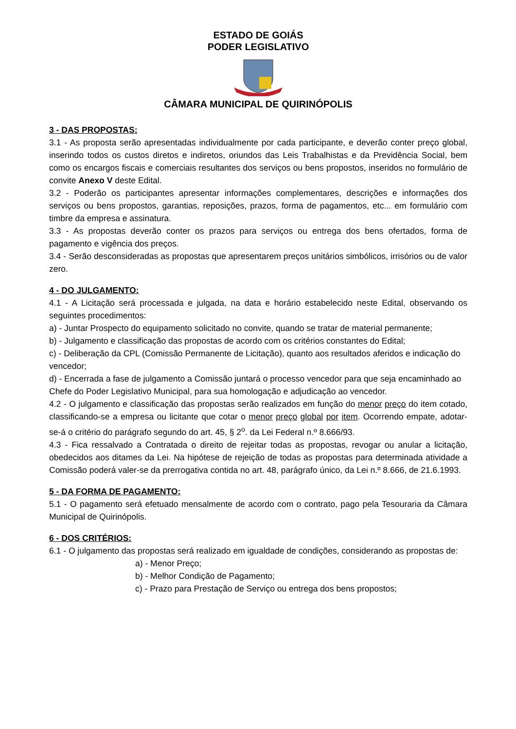ESTADO DE GOIÁS
PODER LEGISLATIVO
CÂMARA MUNICIPAL DE QUIRINÓPOLIS
3 - DAS PROPOSTAS:
3.1 - As proposta serão apresentadas individualmente por cada participante, e deverão conter preço global, inserindo todos os custos diretos e indiretos, oriundos das Leis Trabalhistas e da Previdência Social, bem como os encargos fiscais e comerciais resultantes dos serviços ou bens propostos, inseridos no formulário de convite Anexo V deste Edital.
3.2 - Poderão os participantes apresentar informações complementares, descrições e informações dos serviços ou bens propostos, garantias, reposições, prazos, forma de pagamentos, etc... em formulário com timbre da empresa e assinatura.
3.3 - As propostas deverão conter os prazos para serviços ou entrega dos bens ofertados, forma de pagamento e vigência dos preços.
3.4 - Serão desconsideradas as propostas que apresentarem preços unitários simbólicos, irrisórios ou de valor zero.
4 - DO JULGAMENTO:
4.1 - A Licitação será processada e julgada, na data e horário estabelecido neste Edital, observando os seguintes procedimentos:
a) - Juntar Prospecto do equipamento solicitado no convite, quando se tratar de material permanente;
b) - Julgamento e classificação das propostas de acordo com os critérios constantes do Edital;
c) - Deliberação da CPL (Comissão Permanente de Licitação), quanto aos resultados aferidos e indicação do vencedor;
d) - Encerrada a fase de julgamento a Comissão juntará o processo vencedor para que seja encaminhado ao Chefe do Poder Legislativo Municipal, para sua homologação e adjudicação ao vencedor.
4.2 - O julgamento e classificação das propostas serão realizados em função do menor preço do item cotado, classificando-se a empresa ou licitante que cotar o menor preço global por item. Ocorrendo empate, adotar-se-á o critério do parágrafo segundo do art. 45, § 2<sup>o</sup>. da Lei Federal n.º 8.666/93.
4.3 - Fica ressalvado a Contratada o direito de rejeitar todas as propostas, revogar ou anular a licitação, obedecidos aos ditames da Lei. Na hipótese de rejeição de todas as propostas para determinada atividade a Comissão poderá valer-se da prerrogativa contida no art. 48, parágrafo único, da Lei n.º 8.666, de 21.6.1993.
5 - DA FORMA DE PAGAMENTO:
5.1 - O pagamento será efetuado mensalmente de acordo com o contrato, pago pela Tesouraria da Câmara Municipal de Quirinópolis.
6 - DOS CRITÉRIOS:
6.1 - O julgamento das propostas será realizado em igualdade de condições, considerando as propostas de:
a) - Menor Preço;
b) - Melhor Condição de Pagamento;
c) - Prazo para Prestação de Serviço ou entrega dos bens propostos;